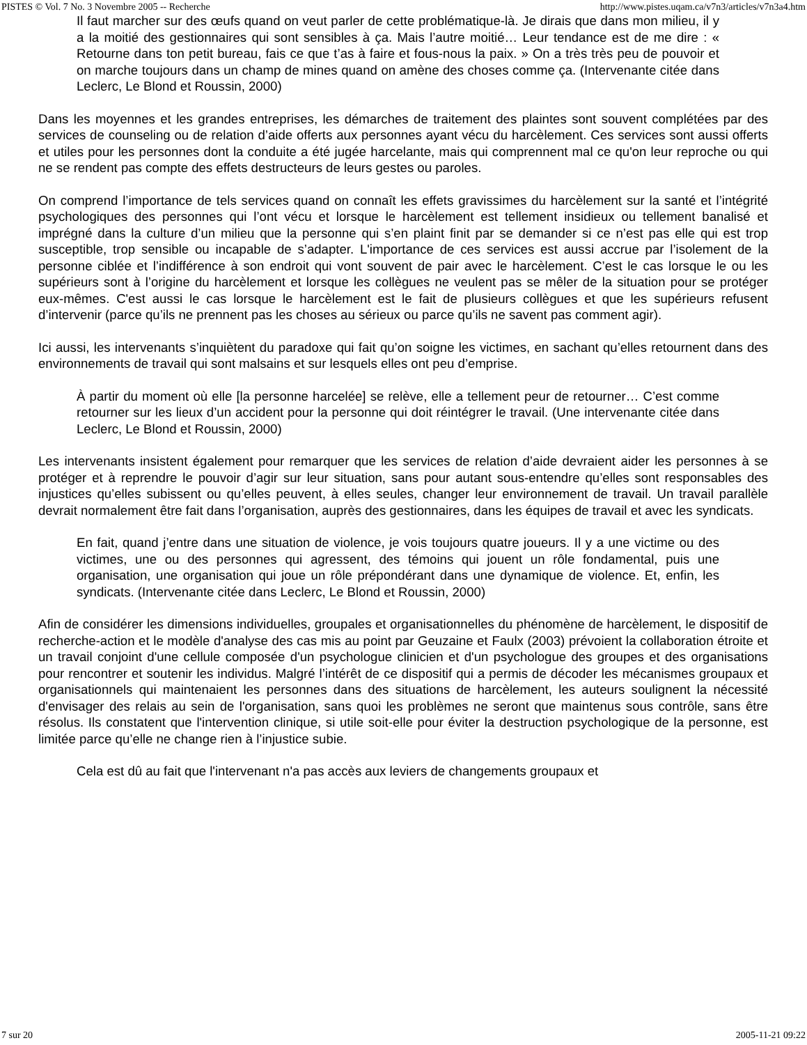PISTES © Vol. 7 No. 3 Novembre 2005 -- Recherche http://www.pistes.uqam.ca/v7n3/articles/v7n3a4.htm
Il faut marcher sur des œufs quand on veut parler de cette problématique-là. Je dirais que dans mon milieu, il y a la moitié des gestionnaires qui sont sensibles à ça. Mais l’autre moitié… Leur tendance est de me dire : « Retourne dans ton petit bureau, fais ce que t’as à faire et fous-nous la paix. » On a très très peu de pouvoir et on marche toujours dans un champ de mines quand on amène des choses comme ça. (Intervenante citée dans Leclerc, Le Blond et Roussin, 2000)
Dans les moyennes et les grandes entreprises, les démarches de traitement des plaintes sont souvent complétées par des services de counseling ou de relation d’aide offerts aux personnes ayant vécu du harcèlement. Ces services sont aussi offerts et utiles pour les personnes dont la conduite a été jugée harcelante, mais qui comprennent mal ce qu'on leur reproche ou qui ne se rendent pas compte des effets destructeurs de leurs gestes ou paroles.
On comprend l’importance de tels services quand on connaît les effets gravissimes du harcèlement sur la santé et l’intégrité psychologiques des personnes qui l’ont vécu et lorsque le harcèlement est tellement insidieux ou tellement banalisé et imprégné dans la culture d’un milieu que la personne qui s’en plaint finit par se demander si ce n’est pas elle qui est trop susceptible, trop sensible ou incapable de s’adapter. L'importance de ces services est aussi accrue par l’isolement de la personne ciblée et l’indifférence à son endroit qui vont souvent de pair avec le harcèlement. C’est le cas lorsque le ou les supérieurs sont à l’origine du harcèlement et lorsque les collègues ne veulent pas se mêler de la situation pour se protéger eux-mêmes. C'est aussi le cas lorsque le harcèlement est le fait de plusieurs collègues et que les supérieurs refusent d’intervenir (parce qu’ils ne prennent pas les choses au sérieux ou parce qu’ils ne savent pas comment agir).
Ici aussi, les intervenants s’inquiètent du paradoxe qui fait qu’on soigne les victimes, en sachant qu’elles retournent dans des environnements de travail qui sont malsains et sur lesquels elles ont peu d’emprise.
À partir du moment où elle [la personne harcelée] se relève, elle a tellement peur de retourner… C’est comme retourner sur les lieux d’un accident pour la personne qui doit réintégrer le travail. (Une intervenante citée dans Leclerc, Le Blond et Roussin, 2000)
Les intervenants insistent également pour remarquer que les services de relation d’aide devraient aider les personnes à se protéger et à reprendre le pouvoir d’agir sur leur situation, sans pour autant sous-entendre qu’elles sont responsables des injustices qu’elles subissent ou qu’elles peuvent, à elles seules, changer leur environnement de travail. Un travail parallèle devrait normalement être fait dans l’organisation, auprès des gestionnaires, dans les équipes de travail et avec les syndicats.
En fait, quand j’entre dans une situation de violence, je vois toujours quatre joueurs. Il y a une victime ou des victimes, une ou des personnes qui agressent, des témoins qui jouent un rôle fondamental, puis une organisation, une organisation qui joue un rôle prépondérant dans une dynamique de violence. Et, enfin, les syndicats. (Intervenante citée dans Leclerc, Le Blond et Roussin, 2000)
Afin de considérer les dimensions individuelles, groupales et organisationnelles du phénomène de harcèlement, le dispositif de recherche-action et le modèle d'analyse des cas mis au point par Geuzaine et Faulx (2003) prévoient la collaboration étroite et un travail conjoint d'une cellule composée d'un psychologue clinicien et d'un psychologue des groupes et des organisations pour rencontrer et soutenir les individus. Malgré l’intérêt de ce dispositif qui a permis de décoder les mécanismes groupaux et organisationnels qui maintenaient les personnes dans des situations de harcèlement, les auteurs soulignent la nécessité d'envisager des relais au sein de l'organisation, sans quoi les problèmes ne seront que maintenus sous contrôle, sans être résolus. Ils constatent que l'intervention clinique, si utile soit-elle pour éviter la destruction psychologique de la personne, est limitée parce qu’elle ne change rien à l’injustice subie.
Cela est dû au fait que l'intervenant n'a pas accès aux leviers de changements groupaux et
7 sur 20 2005-11-21 09:22